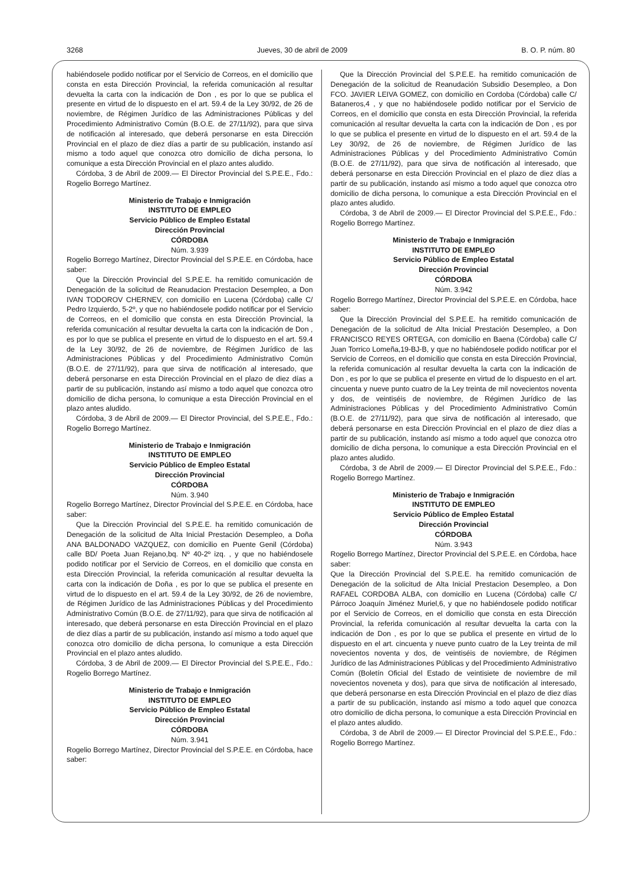3268 Jueves, 30 de abril de 2009 B. O. P. núm. 80
habiéndosele podido notificar por el Servicio de Correos, en el domicilio que consta en esta Dirección Provincial, la referida comunicación al resultar devuelta la carta con la indicación de Don , es por lo que se publica el presente en virtud de lo dispuesto en el art. 59.4 de la Ley 30/92, de 26 de noviembre, de Régimen Jurídico de las Administraciones Públicas y del Procedimiento Administrativo Común (B.O.E. de 27/11/92), para que sirva de notificación al interesado, que deberá personarse en esta Dirección Provincial en el plazo de diez días a partir de su publicación, instando así mismo a todo aquel que conozca otro domicilio de dicha persona, lo comunique a esta Dirección Provincial en el plazo antes aludido.
Córdoba, 3 de Abril de 2009.— El Director Provincial del S.P.E.E., Fdo.: Rogelio Borrego Martínez.
Ministerio de Trabajo e Inmigración
INSTITUTO DE EMPLEO
Servicio Público de Empleo Estatal
Dirección Provincial
CÓRDOBA
Núm. 3.939
Rogelio Borrego Martínez, Director Provincial del S.P.E.E. en Córdoba, hace saber:
Que la Dirección Provincial del S.P.E.E. ha remitido comunicación de Denegación de la solicitud de Reanudacion Prestacion Desempleo, a Don IVAN TODOROV CHERNEV, con domicilio en Lucena (Córdoba) calle C/ Pedro Izquierdo, 5-2º, y que no habiéndosele podido notificar por el Servicio de Correos, en el domicilio que consta en esta Dirección Provincial, la referida comunicación al resultar devuelta la carta con la indicación de Don , es por lo que se publica el presente en virtud de lo dispuesto en el art. 59.4 de la Ley 30/92, de 26 de noviembre, de Régimen Jurídico de las Administraciones Públicas y del Procedimiento Administrativo Común (B.O.E. de 27/11/92), para que sirva de notificación al interesado, que deberá personarse en esta Dirección Provincial en el plazo de diez días a partir de su publicación, instando así mismo a todo aquel que conozca otro domicilio de dicha persona, lo comunique a esta Dirección Provincial en el plazo antes aludido.
Córdoba, 3 de Abril de 2009.— El Director Provincial, del S.P.E.E., Fdo.: Rogelio Borrego Martínez.
Ministerio de Trabajo e Inmigración
INSTITUTO DE EMPLEO
Servicio Público de Empleo Estatal
Dirección Provincial
CÓRDOBA
Núm. 3.940
Rogelio Borrego Martínez, Director Provincial del S.P.E.E. en Córdoba, hace saber:
Que la Dirección Provincial del S.P.E.E. ha remitido comunicación de Denegación de la solicitud de Alta Inicial Prestación Desempleo, a Doña ANA BALDONADO VAZQUEZ, con domicilio en Puente Genil (Córdoba) calle BD/ Poeta Juan Rejano,bq. Nº 40-2º izq. , y que no habiéndosele podido notificar por el Servicio de Correos, en el domicilio que consta en esta Dirección Provincial, la referida comunicación al resultar devuelta la carta con la indicación de Doña , es por lo que se publica el presente en virtud de lo dispuesto en el art. 59.4 de la Ley 30/92, de 26 de noviembre, de Régimen Jurídico de las Administraciones Públicas y del Procedimiento Administrativo Común (B.O.E. de 27/11/92), para que sirva de notificación al interesado, que deberá personarse en esta Dirección Provincial en el plazo de diez días a partir de su publicación, instando así mismo a todo aquel que conozca otro domicilio de dicha persona, lo comunique a esta Dirección Provincial en el plazo antes aludido.
Córdoba, 3 de Abril de 2009.— El Director Provincial del S.P.E.E., Fdo.: Rogelio Borrego Martínez.
Ministerio de Trabajo e Inmigración
INSTITUTO DE EMPLEO
Servicio Público de Empleo Estatal
Dirección Provincial
CÓRDOBA
Núm. 3.941
Rogelio Borrego Martínez, Director Provincial del S.P.E.E. en Córdoba, hace saber:
Que la Dirección Provincial del S.P.E.E. ha remitido comunicación de Denegación de la solicitud de Reanudación Subsidio Desempleo, a Don FCO. JAVIER LEIVA GOMEZ, con domicilio en Cordoba (Córdoba) calle C/ Bataneros,4 , y que no habiéndosele podido notificar por el Servicio de Correos, en el domicilio que consta en esta Dirección Provincial, la referida comunicación al resultar devuelta la carta con la indicación de Don , es por lo que se publica el presente en virtud de lo dispuesto en el art. 59.4 de la Ley 30/92, de 26 de noviembre, de Régimen Jurídico de las Administraciones Públicas y del Procedimiento Administrativo Común (B.O.E. de 27/11/92), para que sirva de notificación al interesado, que deberá personarse en esta Dirección Provincial en el plazo de diez días a partir de su publicación, instando así mismo a todo aquel que conozca otro domicilio de dicha persona, lo comunique a esta Dirección Provincial en el plazo antes aludido.
Córdoba, 3 de Abril de 2009.— El Director Provincial del S.P.E.E., Fdo.: Rogelio Borrego Martínez.
Ministerio de Trabajo e Inmigración
INSTITUTO DE EMPLEO
Servicio Público de Empleo Estatal
Dirección Provincial
CÓRDOBA
Núm. 3.942
Rogelio Borrego Martínez, Director Provincial del S.P.E.E. en Córdoba, hace saber:
Que la Dirección Provincial del S.P.E.E. ha remitido comunicación de Denegación de la solicitud de Alta Inicial Prestación Desempleo, a Don FRANCISCO REYES ORTEGA, con domicilio en Baena (Córdoba) calle C/ Juan Torrico Lomeña,19-BJ-B, y que no habiéndosele podido notificar por el Servicio de Correos, en el domicilio que consta en esta Dirección Provincial, la referida comunicación al resultar devuelta la carta con la indicación de Don , es por lo que se publica el presente en virtud de lo dispuesto en el art. cincuenta y nueve punto cuatro de la Ley treinta de mil novecientos noventa y dos, de veintiséis de noviembre, de Régimen Jurídico de las Administraciones Públicas y del Procedimiento Administrativo Común (B.O.E. de 27/11/92), para que sirva de notificación al interesado, que deberá personarse en esta Dirección Provincial en el plazo de diez días a partir de su publicación, instando así mismo a todo aquel que conozca otro domicilio de dicha persona, lo comunique a esta Dirección Provincial en el plazo antes aludido.
Córdoba, 3 de Abril de 2009.— El Director Provincial del S.P.E.E., Fdo.: Rogelio Borrego Martínez.
Ministerio de Trabajo e Inmigración
INSTITUTO DE EMPLEO
Servicio Público de Empleo Estatal
Dirección Provincial
CÓRDOBA
Núm. 3.943
Rogelio Borrego Martínez, Director Provincial del S.P.E.E. en Córdoba, hace saber:
Que la Dirección Provincial del S.P.E.E. ha remitido comunicación de Denegación de la solicitud de Alta Inicial Prestacion Desempleo, a Don RAFAEL CORDOBA ALBA, con domicilio en Lucena (Córdoba) calle C/ Párroco Joaquín Jiménez Muriel,6, y que no habiéndosele podido notificar por el Servicio de Correos, en el domicilio que consta en esta Dirección Provincial, la referida comunicación al resultar devuelta la carta con la indicación de Don , es por lo que se publica el presente en virtud de lo dispuesto en el art. cincuenta y nueve punto cuatro de la Ley treinta de mil novecientos noventa y dos, de veintiséis de noviembre, de Régimen Jurídico de las Administraciones Públicas y del Procedimiento Administrativo Común (Boletín Oficial del Estado de veintisiete de noviembre de mil novecientos noveneta y dos), para que sirva de notificación al interesado, que deberá personarse en esta Dirección Provincial en el plazo de diez días a partir de su publicación, instando así mismo a todo aquel que conozca otro domicilio de dicha persona, lo comunique a esta Dirección Provincial en el plazo antes aludido.
Córdoba, 3 de Abril de 2009.— El Director Provincial del S.P.E.E., Fdo.: Rogelio Borrego Martínez.